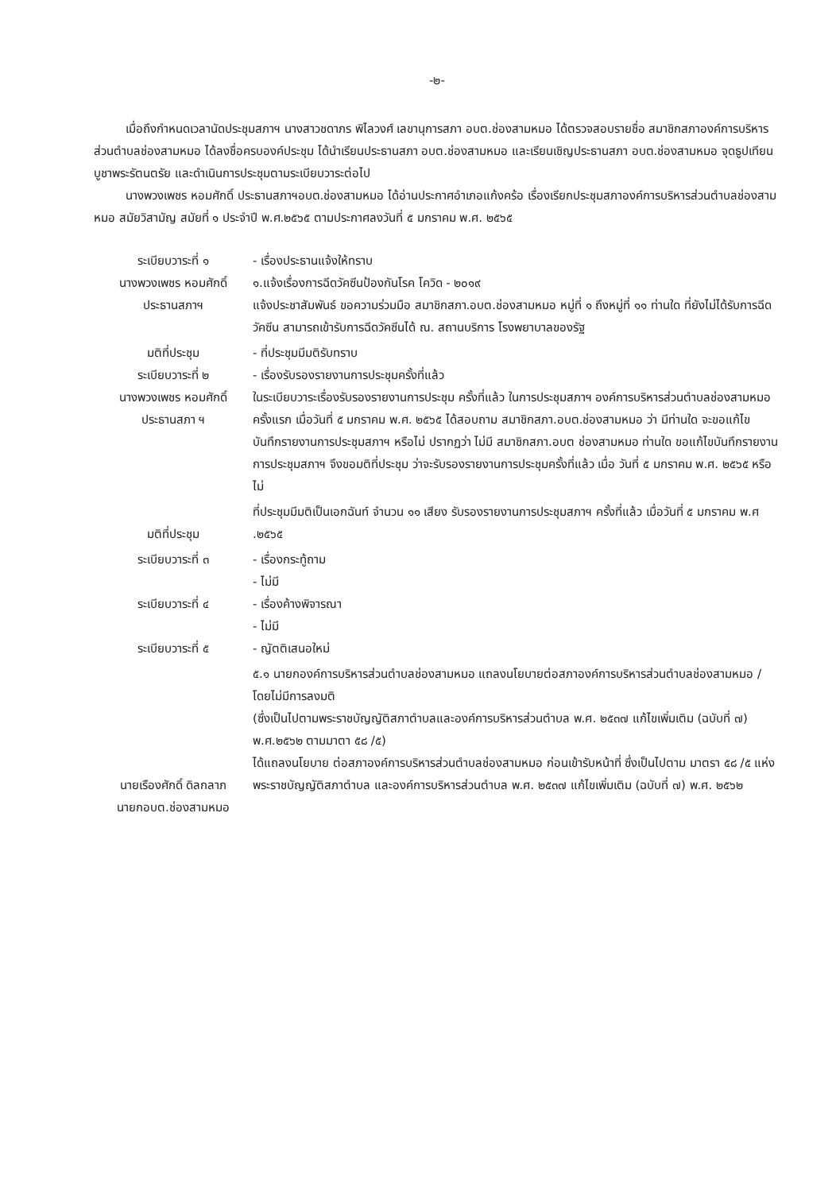-๒-
เมื่อถึงกำหนดเวลานัดประชุมสภาฯ นางสาวชดาภร พิไลวงศ์ เลขานุการสภา อบต.ช่องสามหมอ ได้ตรวจสอบรายชื่อ สมาชิกสภาองค์การบริหารส่วนตำบลช่องสามหมอ ได้ลงชื่อครบองค์ประชุม ได้นำเรียนประธานสภา อบต.ช่องสามหมอ และเรียนเชิญประธานสภา อบต.ช่องสามหมอ จุดธูปเทียนบูชาพระรัตนตรัย และดำเนินการประชุมตามระเบียบวาระต่อไป
นางพวงเพชร หอมศักดิ์ ประธานสภาฯอบต.ช่องสามหมอ ได้อ่านประกาศอำเภอแก้งคร้อ เรื่องเรียกประชุมสภาองค์การบริหารส่วนตำบลช่องสามหมอ สมัยวิสามัญ สมัยที่ ๑ ประจำปี พ.ศ.๒๕๖๕ ตามประกาศลงวันที่ ๕ มกราคม พ.ศ. ๒๕๖๕
ระเบียบวาระที่ ๑
นางพวงเพชร หอมศักดิ์
ประธานสภาฯ
- เรื่องประธานแจ้งให้ทราบ
๑.แจ้งเรื่องการฉีดวัคซีนป้องกันโรค โควิด - ๒๐๑๙
แจ้งประชาสัมพันธ์ ขอความร่วมมือ สมาชิกสภา.อบต.ช่องสามหมอ หมู่ที่ ๑ ถึงหมู่ที่ ๑๑ ท่านใด ที่ยังไม่ได้รับการฉีดวัคซีน สามารถเข้ารับการฉีดวัคซีนได้ ณ. สถานบริการ โรงพยาบาลของรัฐ
มติที่ประชุม
ระเบียบวาระที่ ๒
นางพวงเพชร หอมศักดิ์
ประธานสภา ฯ
- ที่ประชุมมีมติรับทราบ
- เรื่องรับรองรายงานการประชุมครั้งที่แล้ว
ในระเบียบวาระเรื่องรับรองรายงานการประชุม ครั้งที่แล้ว ในการประชุมสภาฯ องค์การบริหารส่วนตำบลช่องสามหมอ ครั้งแรก เมื่อวันที่ ๕ มกราคม พ.ศ. ๒๕๖๕ ได้สอบถาม สมาชิกสภา.อบต.ช่องสามหมอ ว่า มีท่านใด จะขอแก้ไข บันทึกรายงานการประชุมสภาฯ หรือไม่ ปรากฏว่า ไม่มี สมาชิกสภา.อบต ช่องสามหมอ ท่านใด ขอแก้ไขบันทึกรายงานการประชุมสภาฯ จึงขอมติที่ประชุม ว่าจะรับรองรายงานการประชุมครั้งที่แล้ว เมื่อ วันที่ ๕ มกราคม พ.ศ. ๒๕๖๕ หรือไม่
มติที่ประชุม ที่ประชุมมีมติเป็นเอกฉันท์ จำนวน ๑๑ เสียง รับรองรายงานการประชุมสภาฯ ครั้งที่แล้ว เมื่อวันที่ ๕ มกราคม พ.ศ .๒๕๖๕
ระเบียบวาระที่ ๓
ระเบียบวาระที่ ๔
ระเบียบวาระที่ ๕
- เรื่องกระทู้ถาม
- ไม่มี
- เรื่องค้างพิจารณา
- ไม่มี
- ญัตติเสนอใหม่
นายเรืองศักดิ์ ดิลกลาภ
นายกอบต.ช่องสามหมอ
๕.๑ นายกองค์การบริหารส่วนตำบลช่องสามหมอ แถลงนโยบายต่อสภาองค์การบริหารส่วนตำบลช่องสามหมอ / โดยไม่มีการลงมติ
(ซึ่งเป็นไปตามพระราชบัญญัติสภาตำบลและองค์การบริหารส่วนตำบล พ.ศ. ๒๕๓๗ แก้ไขเพิ่มเติม (ฉบับที่ ๗) พ.ศ.๒๕๖๒ ตามมาตา ๕๘ /๕)
ได้แถลงนโยบาย ต่อสภาองค์การบริหารส่วนตำบลช่องสามหมอ ก่อนเข้ารับหน้าที่ ซึ่งเป็นไปตาม มาตรา ๕๘ /๕ แห่งพระราชบัญญัติสภาตำบล และองค์การบริหารส่วนตำบล พ.ศ. ๒๕๓๗ แก้ไขเพิ่มเติม (ฉบับที่ ๗) พ.ศ. ๒๕๖๒